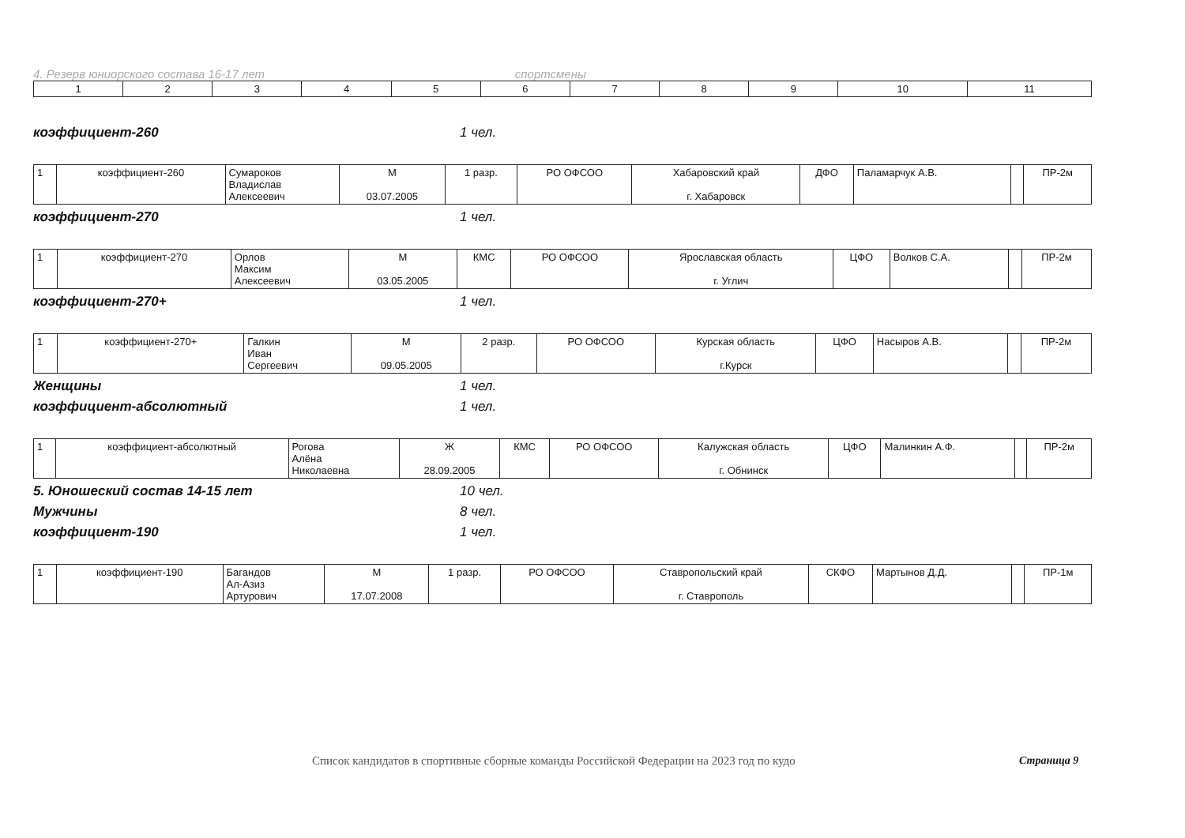4. Резерв юниорского состава 16-17 лет спортсмены
| 1 | 2 | 3 | 4 | 5 | 6 | 7 | 8 | 9 | 10 | 11 |
коэффициент-260 1 чел.
| 1 | коэффициент-260 | Сумароков Владислав Алексеевич | М 03.07.2005 | 1 разр. | РО ОФСОО | Хабаровский край г. Хабаровск | ДФО | Паламарчук А.В. | | ПР-2м |
коэффициент-270 1 чел.
| 1 | коэффициент-270 | Орлов Максим Алексеевич | М 03.05.2005 | КМС | РО ОФСОО | Ярославская область г. Углич | ЦФО | Волков С.А. | | ПР-2м |
коэффициент-270+ 1 чел.
| 1 | коэффициент-270+ | Галкин Иван Сергеевич | М 09.05.2005 | 2 разр. | РО ОФСОО | Курская область г.Курск | ЦФО | Насыров А.В. | | ПР-2м |
Женщины 1 чел.
коэффициент-абсолютный 1 чел.
| 1 | коэффициент-абсолютный | Рогова Алёна Николаевна | Ж 28.09.2005 | КМС | РО ОФСОО | Калужская область г. Обнинск | ЦФО | Малинкин А.Ф. | | ПР-2м |
5. Юношеский состав 14-15 лет 10 чел.
Мужчины 8 чел.
коэффициент-190 1 чел.
| 1 | коэффициент-190 | Багандов Ал-Азиз Артурович | М 17.07.2008 | 1 разр. | РО ОФСОО | Ставропольский край г. Ставрополь | СКФО | Мартынов Д.Д. | | ПР-1м |
Список кандидатов в спортивные сборные команды Российской Федерации на 2023 год по кудо
Страница 9